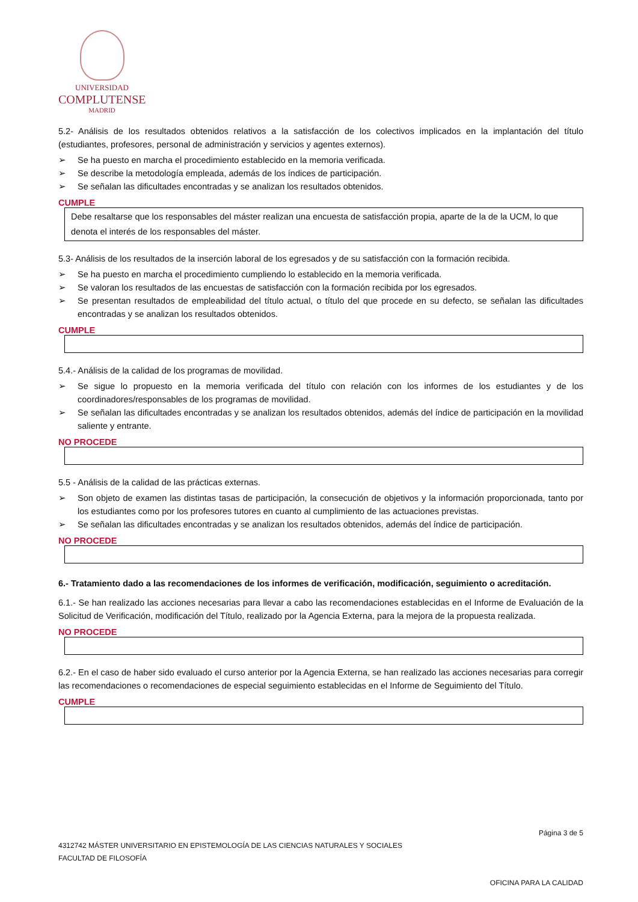UNIVERSIDAD
COMPLUTENSE
MADRID
5.2- Análisis de los resultados obtenidos relativos a la satisfacción de los colectivos implicados en la implantación del título (estudiantes, profesores, personal de administración y servicios y agentes externos).
➢ Se ha puesto en marcha el procedimiento establecido en la memoria verificada.
➢ Se describe la metodología empleada, además de los índices de participación.
➢ Se señalan las dificultades encontradas y se analizan los resultados obtenidos.
CUMPLE
Debe resaltarse que los responsables del máster realizan una encuesta de satisfacción propia, aparte de la de la UCM, lo que denota el interés de los responsables del máster.
5.3- Análisis de los resultados de la inserción laboral de los egresados y de su satisfacción con la formación recibida.
➢ Se ha puesto en marcha el procedimiento cumpliendo lo establecido en la memoria verificada.
➢ Se valoran los resultados de las encuestas de satisfacción con la formación recibida por los egresados.
➢ Se presentan resultados de empleabilidad del título actual, o título del que procede en su defecto, se señalan las dificultades encontradas y se analizan los resultados obtenidos.
CUMPLE
5.4.- Análisis de la calidad de los programas de movilidad.
➢ Se sigue lo propuesto en la memoria verificada del título con relación con los informes de los estudiantes y de los coordinadores/responsables de los programas de movilidad.
➢ Se señalan las dificultades encontradas y se analizan los resultados obtenidos, además del índice de participación en la movilidad saliente y entrante.
NO PROCEDE
5.5 - Análisis de la calidad de las prácticas externas.
➢ Son objeto de examen las distintas tasas de participación, la consecución de objetivos y la información proporcionada, tanto por los estudiantes como por los profesores tutores en cuanto al cumplimiento de las actuaciones previstas.
➢ Se señalan las dificultades encontradas y se analizan los resultados obtenidos, además del índice de participación.
NO PROCEDE
6.- Tratamiento dado a las recomendaciones de los informes de verificación, modificación, seguimiento o acreditación.
6.1.- Se han realizado las acciones necesarias para llevar a cabo las recomendaciones establecidas en el Informe de Evaluación de la Solicitud de Verificación, modificación del Título, realizado por la Agencia Externa, para la mejora de la propuesta realizada.
NO PROCEDE
6.2.- En el caso de haber sido evaluado el curso anterior por la Agencia Externa, se han realizado las acciones necesarias para corregir las recomendaciones o recomendaciones de especial seguimiento establecidas en el Informe de Seguimiento del Título.
CUMPLE
Página 3 de 5
4312742 MÁSTER UNIVERSITARIO EN EPISTEMOLOGÍA DE LAS CIENCIAS NATURALES Y SOCIALES
FACULTAD DE FILOSOFÍA
OFICINA PARA LA CALIDAD